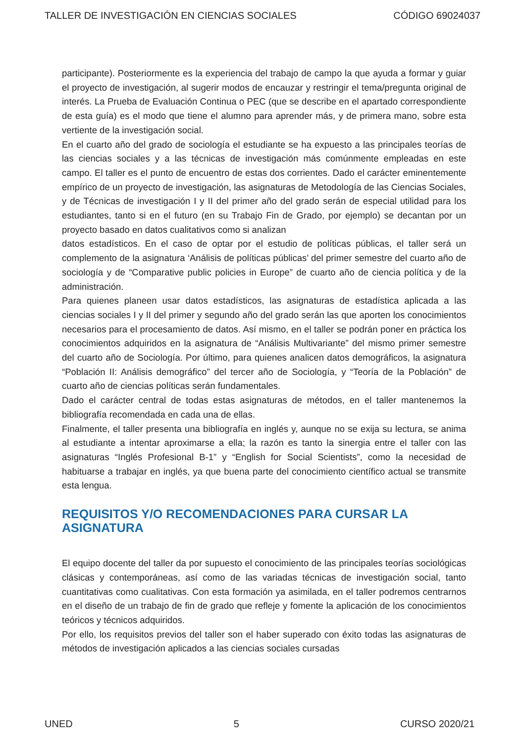TALLER DE INVESTIGACIÓN EN CIENCIAS SOCIALES CÓDIGO 69024037
participante). Posteriormente es la experiencia del trabajo de campo la que ayuda a formar y guiar el proyecto de investigación, al sugerir modos de encauzar y restringir el tema/pregunta original de interés. La Prueba de Evaluación Continua o PEC (que se describe en el apartado correspondiente de esta guía) es el modo que tiene el alumno para aprender más, y de primera mano, sobre esta vertiente de la investigación social.
En el cuarto año del grado de sociología el estudiante se ha expuesto a las principales teorías de las ciencias sociales y a las técnicas de investigación más comúnmente empleadas en este campo. El taller es el punto de encuentro de estas dos corrientes. Dado el carácter eminentemente empírico de un proyecto de investigación, las asignaturas de Metodología de las Ciencias Sociales, y de Técnicas de investigación I y II del primer año del grado serán de especial utilidad para los estudiantes, tanto si en el futuro (en su Trabajo Fin de Grado, por ejemplo) se decantan por un proyecto basado en datos cualitativos como si analizan
datos estadísticos. En el caso de optar por el estudio de políticas públicas, el taller será un complemento de la asignatura ‘Análisis de políticas públicas’ del primer semestre del cuarto año de sociología y de “Comparative public policies in Europe” de cuarto año de ciencia política y de la administración.
Para quienes planeen usar datos estadísticos, las asignaturas de estadística aplicada a las ciencias sociales I y II del primer y segundo año del grado serán las que aporten los conocimientos necesarios para el procesamiento de datos. Así mismo, en el taller se podrán poner en práctica los conocimientos adquiridos en la asignatura de “Análisis Multivariante” del mismo primer semestre del cuarto año de Sociología. Por último, para quienes analicen datos demográficos, la asignatura “Población II: Análisis demográfico” del tercer año de Sociología, y “Teoría de la Población” de cuarto año de ciencias políticas serán fundamentales.
Dado el carácter central de todas estas asignaturas de métodos, en el taller mantenemos la bibliografía recomendada en cada una de ellas.
Finalmente, el taller presenta una bibliografía en inglés y, aunque no se exija su lectura, se anima al estudiante a intentar aproximarse a ella; la razón es tanto la sinergia entre el taller con las asignaturas “Inglés Profesional B-1” y “English for Social Scientists”, como la necesidad de habituarse a trabajar en inglés, ya que buena parte del conocimiento científico actual se transmite esta lengua.
REQUISITOS Y/O RECOMENDACIONES PARA CURSAR LA ASIGNATURA
El equipo docente del taller da por supuesto el conocimiento de las principales teorías sociológicas clásicas y contemporáneas, así como de las variadas técnicas de investigación social, tanto cuantitativas como cualitativas. Con esta formación ya asimilada, en el taller podremos centrarnos en el diseño de un trabajo de fin de grado que refleje y fomente la aplicación de los conocimientos teóricos y técnicos adquiridos.
Por ello, los requisitos previos del taller son el haber superado con éxito todas las asignaturas de métodos de investigación aplicados a las ciencias sociales cursadas
UNED 5 CURSO 2020/21